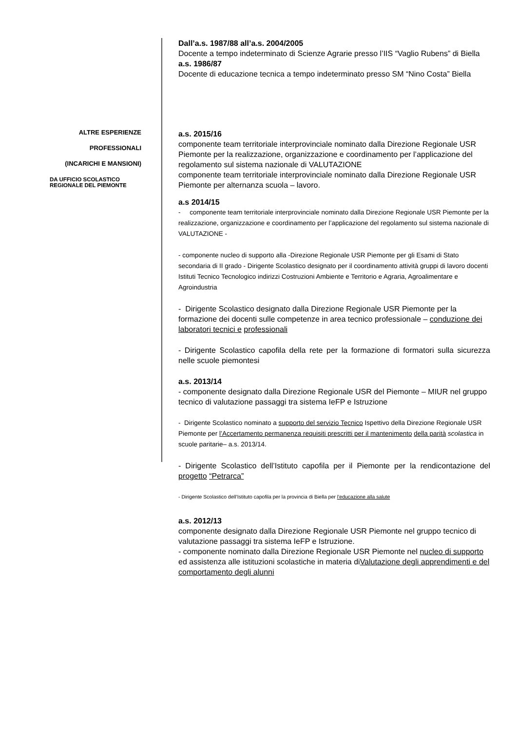Dall’a.s. 1987/88 all’a.s. 2004/2005
Docente a tempo indeterminato di Scienze Agrarie presso l’IIS “Vaglio Rubens” di Biella a.s. 1986/87
Docente di educazione tecnica a tempo indeterminato presso SM “Nino Costa” Biella
ALTRE ESPERIENZE
PROFESSIONALI
(INCARICHI E MANSIONI)
DA UFFICIO SCOLASTICO
REGIONALE DEL PIEMONTE
a.s. 2015/16
componente team territoriale interprovinciale nominato dalla Direzione Regionale USR Piemonte per la realizzazione, organizzazione e coordinamento per l’applicazione del regolamento sul sistema nazionale di VALUTAZIONE
componente team territoriale interprovinciale nominato dalla Direzione Regionale USR Piemonte per alternanza scuola – lavoro.
a.s 2014/15
- componente team territoriale interprovinciale nominato dalla Direzione Regionale USR Piemonte per la realizzazione, organizzazione e coordinamento per l’applicazione del regolamento sul sistema nazionale di VALUTAZIONE -
- componente nucleo di supporto alla -Direzione Regionale USR Piemonte per gli Esami di Stato secondaria di II grado - Dirigente Scolastico designato per il coordinamento attività gruppi di lavoro docenti Istituti Tecnico Tecnologico indirizzi Costruzioni Ambiente e Territorio e Agraria, Agroalimentare e Agroindustria
- Dirigente Scolastico designato dalla Direzione Regionale USR Piemonte per la formazione dei docenti sulle competenze in area tecnico professionale – conduzione dei laboratori tecnici e professionali
- Dirigente Scolastico capofila della rete per la formazione di formatori sulla sicurezza nelle scuole piemontesi
a.s. 2013/14
- componente designato dalla Direzione Regionale USR del Piemonte – MIUR nel gruppo tecnico di valutazione passaggi tra sistema IeFP e Istruzione
- Dirigente Scolastico nominato a supporto del servizio Tecnico Ispettivo della Direzione Regionale USR Piemonte per l’Accertamento permanenza requisiti prescritti per il mantenimento della parità scolastica in scuole paritarie– a.s. 2013/14.
- Dirigente Scolastico dell’Istituto capofila per il Piemonte per la rendicontazione del progetto “Petrarca”
- Dirigente Scolastico dell’Istituto capofila per la provincia di Biella per l’educazione alla salute
a.s. 2012/13
componente designato dalla Direzione Regionale USR Piemonte nel gruppo tecnico di valutazione passaggi tra sistema IeFP e Istruzione.
- componente nominato dalla Direzione Regionale USR Piemonte nel nucleo di supporto ed assistenza alle istituzioni scolastiche in materia diValutazione degli apprendimenti e del comportamento degli alunni